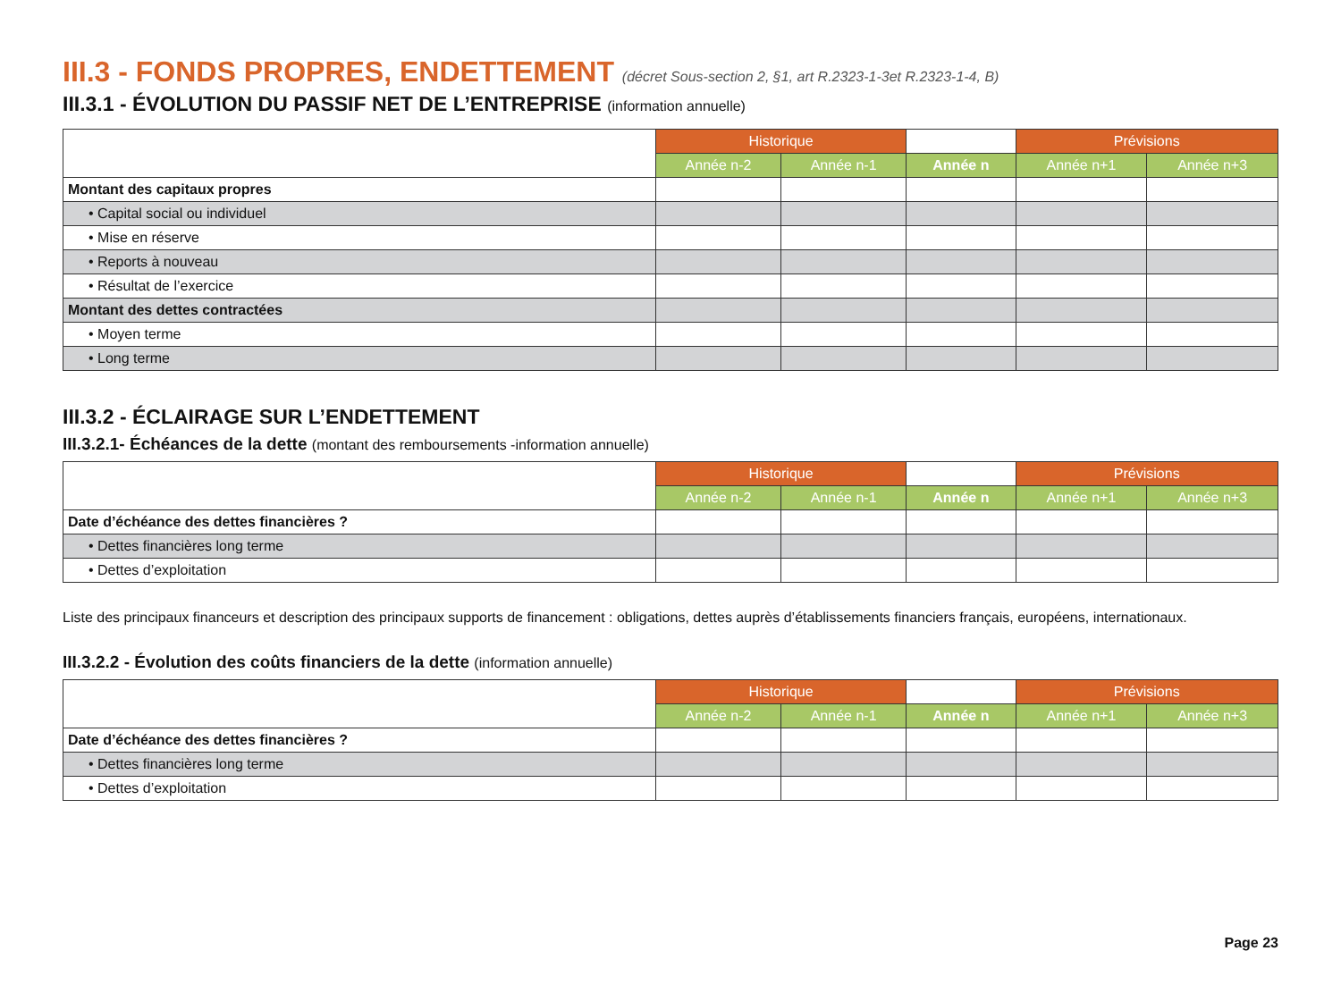III.3 - FONDS PROPRES, ENDETTEMENT (décret Sous-section 2, §1, art R.2323-1-3et R.2323-1-4, B)
III.3.1 - ÉVOLUTION DU PASSIF NET DE L’ENTREPRISE (information annuelle)
| | Historique | | | Prévisions | |
| | Année n-2 | Année n-1 | Année n | Année n+1 | Année n+3 |
| Montant des capitaux propres | | | | | |
| • Capital social ou individuel | | | | | |
| • Mise en réserve | | | | | |
| • Reports à nouveau | | | | | |
| • Résultat de l’exercice | | | | | |
| Montant des dettes contractées | | | | | |
| • Moyen terme | | | | | |
| • Long terme | | | | | |
III.3.2 - ÉCLAIRAGE SUR L’ENDETTEMENT
III.3.2.1- Échéances de la dette (montant des remboursements -information annuelle)
| | Historique | | | Prévisions | |
| | Année n-2 | Année n-1 | Année n | Année n+1 | Année n+3 |
| Date d’échéance des dettes financières ? | | | | | |
| • Dettes financières long terme | | | | | |
| • Dettes d’exploitation | | | | | |
Liste des principaux financeurs et description des principaux supports de financement : obligations, dettes auprès d’établissements financiers français, européens, internationaux.
III.3.2.2 - Évolution des coûts financiers de la dette (information annuelle)
| | Historique | | | Prévisions | |
| | Année n-2 | Année n-1 | Année n | Année n+1 | Année n+3 |
| Date d’échéance des dettes financières ? | | | | | |
| • Dettes financières long terme | | | | | |
| • Dettes d’exploitation | | | | | |
Page 23